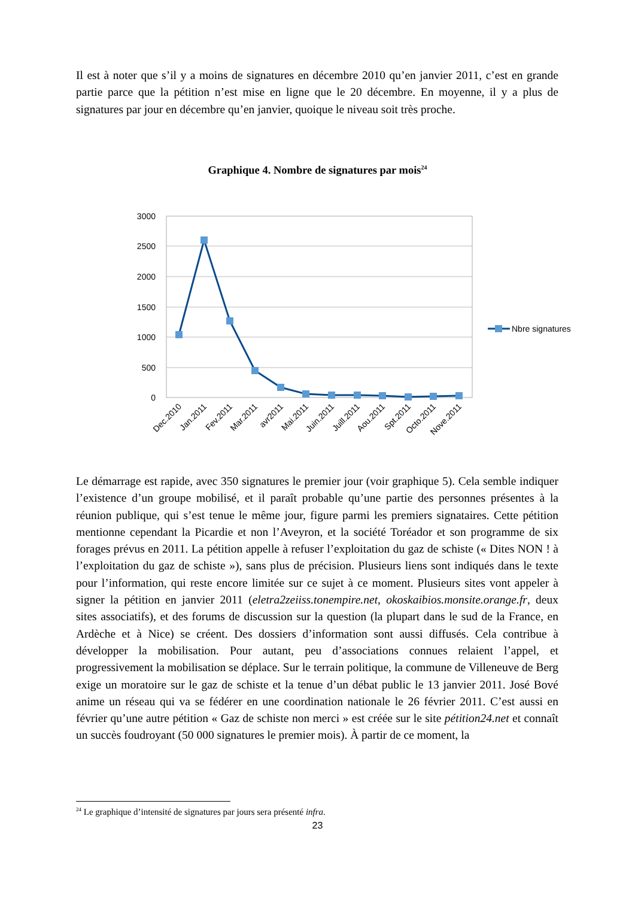Il est à noter que s’il y a moins de signatures en décembre 2010 qu’en janvier 2011, c’est en grande partie parce que la pétition n’est mise en ligne que le 20 décembre. En moyenne, il y a plus de signatures par jour en décembre qu’en janvier, quoique le niveau soit très proche.
Graphique 4. Nombre de signatures par mois<sup>24</sup>
3000
2500
2000
1500
1000
500
0
Dec.2010
Jan.2011
Fev.2011
Mar.2011
avr2011
Mai.2011
Juin.2011
Juill.2011
Aou.2011
Spt.2011
Octo.2011
Nove.2011
Nbre signatures
Le démarrage est rapide, avec 350 signatures le premier jour (voir graphique 5). Cela semble indiquer l’existence d’un groupe mobilisé, et il paraît probable qu’une partie des personnes présentes à la réunion publique, qui s’est tenue le même jour, figure parmi les premiers signataires. Cette pétition mentionne cependant la Picardie et non l’Aveyron, et la société Toréador et son programme de six forages prévus en 2011. La pétition appelle à refuser l’exploitation du gaz de schiste (« Dites NON ! à l’exploitation du gaz de schiste »), sans plus de précision. Plusieurs liens sont indiqués dans le texte pour l’information, qui reste encore limitée sur ce sujet à ce moment. Plusieurs sites vont appeler à signer la pétition en janvier 2011 (eletra2zeiiss.tonempire.net, okoskaibios.monsite.orange.fr, deux sites associatifs), et des forums de discussion sur la question (la plupart dans le sud de la France, en Ardèche et à Nice) se créent. Des dossiers d’information sont aussi diffusés. Cela contribue à développer la mobilisation. Pour autant, peu d’associations connues relaient l’appel, et progressivement la mobilisation se déplace. Sur le terrain politique, la commune de Villeneuve de Berg exige un moratoire sur le gaz de schiste et la tenue d’un débat public le 13 janvier 2011. José Bové anime un réseau qui va se fédérer en une coordination nationale le 26 février 2011. C’est aussi en février qu’une autre pétition « Gaz de schiste non merci » est créée sur le site pétition24.net et connaît un succès foudroyant (50 000 signatures le premier mois). À partir de ce moment, la
<sup>24</sup> Le graphique d’intensité de signatures par jours sera présenté infra.
23